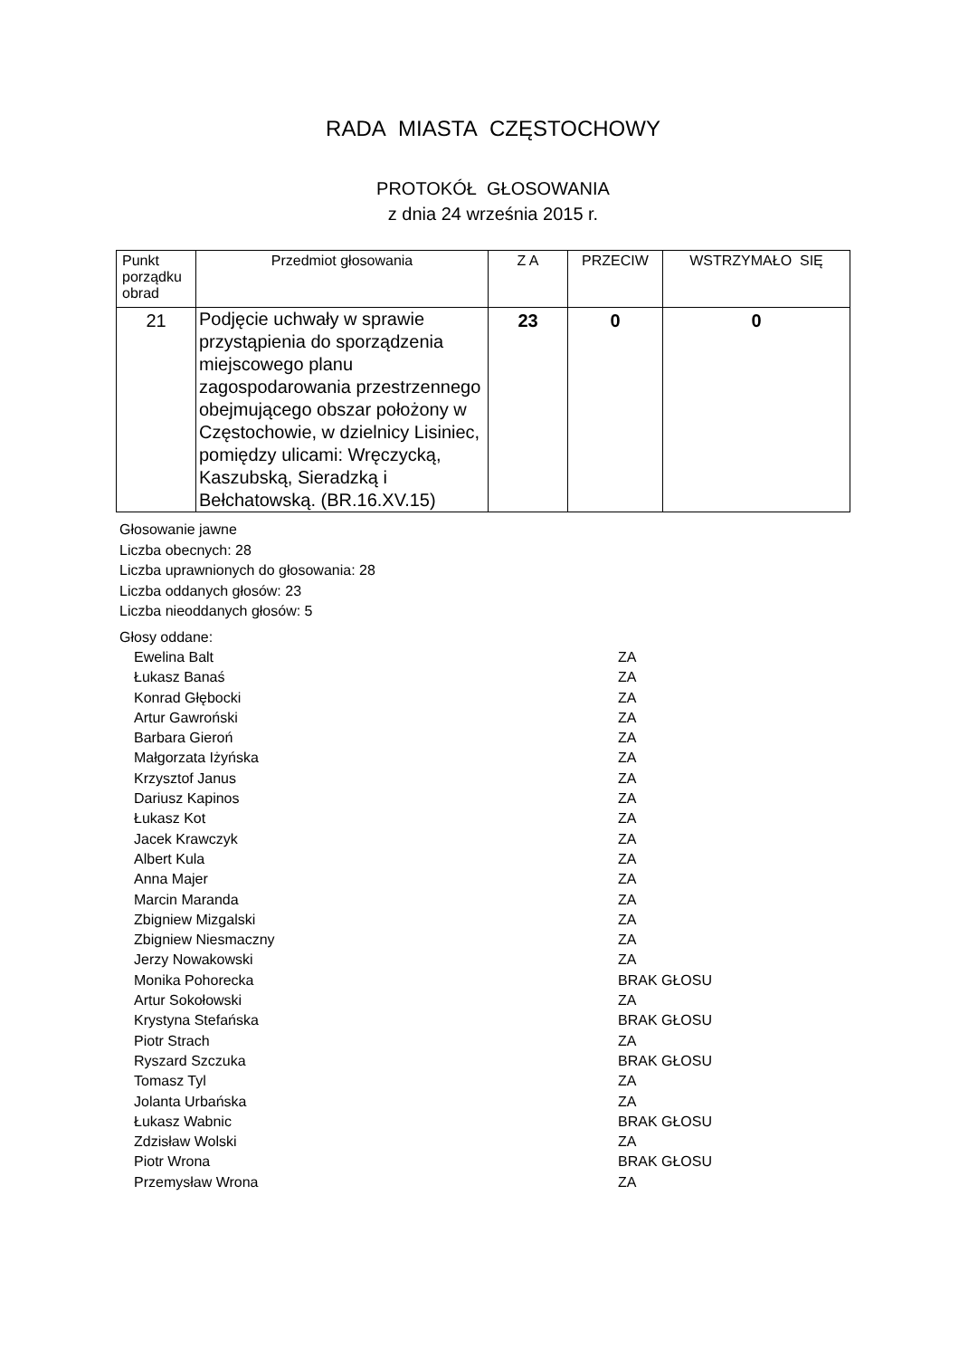RADA MIASTA CZĘSTOCHOWY
PROTOKÓŁ GŁOSOWANIA
z dnia 24 września 2015 r.
| Punkt porządku obrad | Przedmiot głosowania | Z A | PRZECIW | WSTRZYMAŁO SIĘ |
| --- | --- | --- | --- | --- |
| 21 | Podjęcie uchwały w sprawie przystąpienia do sporządzenia miejscowego planu zagospodarowania przestrzennego obejmującego obszar położony w Częstochowie, w dzielnicy Lisiniec, pomiędzy ulicami: Wręczycką, Kaszubską, Sieradzką i Bełchatowską. (BR.16.XV.15) | 23 | 0 | 0 |
Głosowanie jawne
Liczba obecnych: 28
Liczba uprawnionych do głosowania: 28
Liczba oddanych głosów: 23
Liczba nieoddanych głosów: 5
Głosy oddane:
Ewelina Balt ZA
Łukasz Banaś ZA
Konrad Głębocki ZA
Artur Gawroński ZA
Barbara Gieroń ZA
Małgorzata Iżyńska ZA
Krzysztof Janus ZA
Dariusz Kapinos ZA
Łukasz Kot ZA
Jacek Krawczyk ZA
Albert Kula ZA
Anna Majer ZA
Marcin Maranda ZA
Zbigniew Mizgalski ZA
Zbigniew Niesmaczny ZA
Jerzy Nowakowski ZA
Monika Pohorecka BRAK GŁOSU
Artur Sokołowski ZA
Krystyna Stefańska BRAK GŁOSU
Piotr Strach ZA
Ryszard Szczuka BRAK GŁOSU
Tomasz Tyl ZA
Jolanta Urbańska ZA
Łukasz Wabnic BRAK GŁOSU
Zdzisław Wolski ZA
Piotr Wrona BRAK GŁOSU
Przemysław Wrona ZA